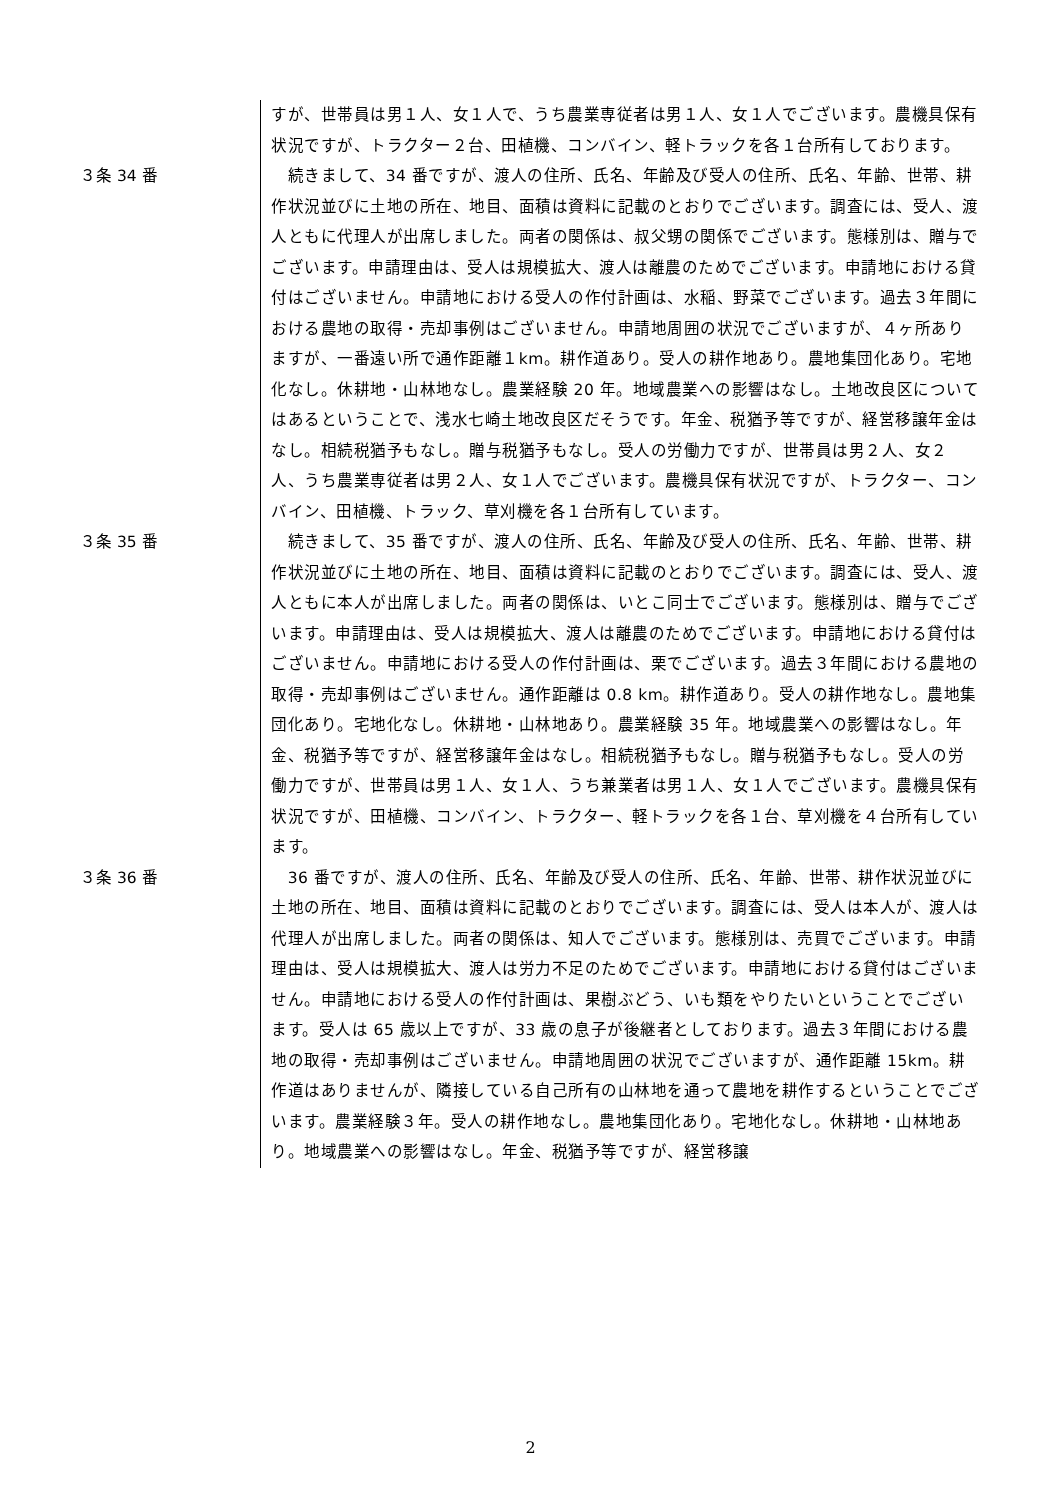すが、世帯員は男１人、女１人で、うち農業専従者は男１人、女１人でございます。農機具保有状況ですが、トラクター２台、田植機、コンバイン、軽トラックを各１台所有しております。
３条 34 番 　続きまして、34 番ですが、渡人の住所、氏名、年齢及び受人の住所、氏名、年齢、世帯、耕作状況並びに土地の所在、地目、面積は資料に記載のとおりでございます。調査には、受人、渡人ともに代理人が出席しました。両者の関係は、叔父甥の関係でございます。態様別は、贈与でございます。申請理由は、受人は規模拡大、渡人は離農のためでございます。申請地における貸付はございません。申請地における受人の作付計画は、水稲、野菜でございます。過去３年間における農地の取得・売却事例はございません。申請地周囲の状況でございますが、４ヶ所ありますが、一番遠い所で通作距離１km。耕作道あり。受人の耕作地あり。農地集団化あり。宅地化なし。休耕地・山林地なし。農業経験 20 年。地域農業への影響はなし。土地改良区についてはあるということで、浅水七崎土地改良区だそうです。年金、税猶予等ですが、経営移譲年金はなし。相続税猶予もなし。贈与税猶予もなし。受人の労働力ですが、世帯員は男２人、女２人、うち農業専従者は男２人、女１人でございます。農機具保有状況ですが、トラクター、コンバイン、田植機、トラック、草刈機を各１台所有しています。
３条 35 番 　続きまして、35 番ですが、渡人の住所、氏名、年齢及び受人の住所、氏名、年齢、世帯、耕作状況並びに土地の所在、地目、面積は資料に記載のとおりでございます。調査には、受人、渡人ともに本人が出席しました。両者の関係は、いとこ同士でございます。態様別は、贈与でございます。申請理由は、受人は規模拡大、渡人は離農のためでございます。申請地における貸付はございません。申請地における受人の作付計画は、栗でございます。過去３年間における農地の取得・売却事例はございません。通作距離は 0.8 km。耕作道あり。受人の耕作地なし。農地集団化あり。宅地化なし。休耕地・山林地あり。農業経験 35 年。地域農業への影響はなし。年金、税猶予等ですが、経営移譲年金はなし。相続税猶予もなし。贈与税猶予もなし。受人の労働力ですが、世帯員は男１人、女１人、うち兼業者は男１人、女１人でございます。農機具保有状況ですが、田植機、コンバイン、トラクター、軽トラックを各１台、草刈機を４台所有しています。
３条 36 番 　36 番ですが、渡人の住所、氏名、年齢及び受人の住所、氏名、年齢、世帯、耕作状況並びに土地の所在、地目、面積は資料に記載のとおりでございます。調査には、受人は本人が、渡人は代理人が出席しました。両者の関係は、知人でございます。態様別は、売買でございます。申請理由は、受人は規模拡大、渡人は労力不足のためでございます。申請地における貸付はございません。申請地における受人の作付計画は、果樹ぶどう、いも類をやりたいということでございます。受人は 65 歳以上ですが、33 歳の息子が後継者としております。過去３年間における農地の取得・売却事例はございません。申請地周囲の状況でございますが、通作距離 15km。耕作道はありませんが、隣接している自己所有の山林地を通って農地を耕作するということでございます。農業経験３年。受人の耕作地なし。農地集団化あり。宅地化なし。休耕地・山林地あり。地域農業への影響はなし。年金、税猶予等ですが、経営移譲
2